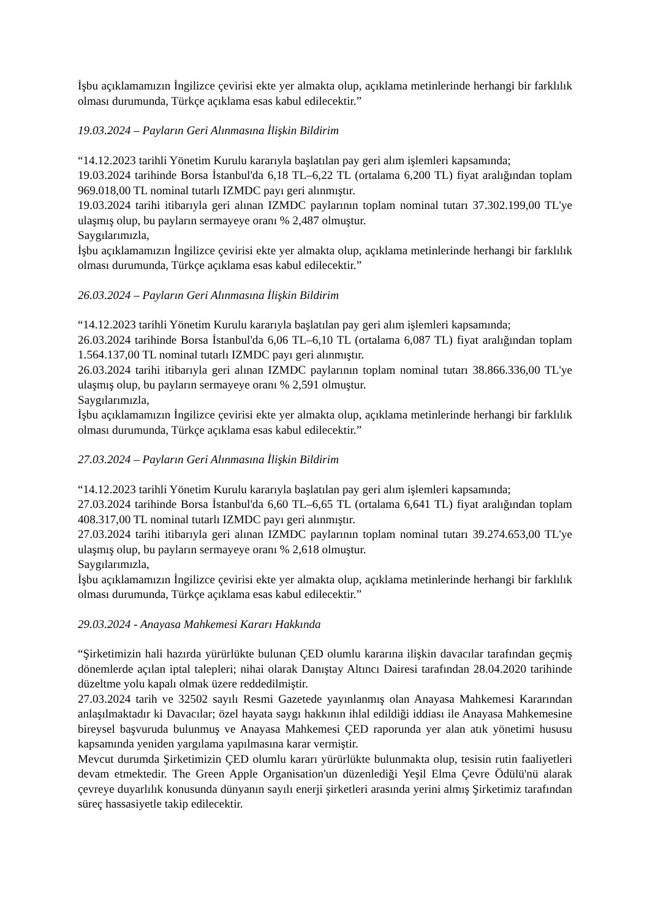İşbu açıklamamızın İngilizce çevirisi ekte yer almakta olup, açıklama metinlerinde herhangi bir farklılık olması durumunda, Türkçe açıklama esas kabul edilecektir.”
19.03.2024 – Payların Geri Alınmasına İlişkin Bildirim
“14.12.2023 tarihli Yönetim Kurulu kararıyla başlatılan pay geri alım işlemleri kapsamında;
19.03.2024 tarihinde Borsa İstanbul'da 6,18 TL–6,22 TL (ortalama 6,200 TL) fiyat aralığından toplam 969.018,00 TL nominal tutarlı IZMDC payı geri alınmıştır.
19.03.2024 tarihi itibarıyla geri alınan IZMDC paylarının toplam nominal tutarı 37.302.199,00 TL'ye ulaşmış olup, bu payların sermayeye oranı % 2,487 olmuştur.
Saygılarımızla,
İşbu açıklamamızın İngilizce çevirisi ekte yer almakta olup, açıklama metinlerinde herhangi bir farklılık olması durumunda, Türkçe açıklama esas kabul edilecektir.”
26.03.2024 – Payların Geri Alınmasına İlişkin Bildirim
“14.12.2023 tarihli Yönetim Kurulu kararıyla başlatılan pay geri alım işlemleri kapsamında;
26.03.2024 tarihinde Borsa İstanbul'da 6,06 TL–6,10 TL (ortalama 6,087 TL) fiyat aralığından toplam 1.564.137,00 TL nominal tutarlı IZMDC payı geri alınmıştır.
26.03.2024 tarihi itibarıyla geri alınan IZMDC paylarının toplam nominal tutarı 38.866.336,00 TL'ye ulaşmış olup, bu payların sermayeye oranı % 2,591 olmuştur.
Saygılarımızla,
İşbu açıklamamızın İngilizce çevirisi ekte yer almakta olup, açıklama metinlerinde herhangi bir farklılık olması durumunda, Türkçe açıklama esas kabul edilecektir.”
27.03.2024 – Payların Geri Alınmasına İlişkin Bildirim
“14.12.2023 tarihli Yönetim Kurulu kararıyla başlatılan pay geri alım işlemleri kapsamında;
27.03.2024 tarihinde Borsa İstanbul'da 6,60 TL–6,65 TL (ortalama 6,641 TL) fiyat aralığından toplam 408.317,00 TL nominal tutarlı IZMDC payı geri alınmıştır.
27.03.2024 tarihi itibarıyla geri alınan IZMDC paylarının toplam nominal tutarı 39.274.653,00 TL'ye ulaşmış olup, bu payların sermayeye oranı % 2,618 olmuştur.
Saygılarımızla,
İşbu açıklamamızın İngilizce çevirisi ekte yer almakta olup, açıklama metinlerinde herhangi bir farklılık olması durumunda, Türkçe açıklama esas kabul edilecektir.”
29.03.2024 - Anayasa Mahkemesi Kararı Hakkında
“Şirketimizin hali hazırda yürürlükte bulunan ÇED olumlu kararına ilişkin davacılar tarafından geçmiş dönemlerde açılan iptal talepleri; nihai olarak Danıştay Altıncı Dairesi tarafından 28.04.2020 tarihinde düzeltme yolu kapalı olmak üzere reddedilmiştir.
27.03.2024 tarih ve 32502 sayılı Resmi Gazetede yayınlanmış olan Anayasa Mahkemesi Kararından anlaşılmaktadır ki Davacılar; özel hayata saygı hakkının ihlal edildiği iddiası ile Anayasa Mahkemesine bireysel başvuruda bulunmuş ve Anayasa Mahkemesi ÇED raporunda yer alan atık yönetimi hususu kapsamında yeniden yargılama yapılmasına karar vermiştir.
Mevcut durumda Şirketimizin ÇED olumlu kararı yürürlükte bulunmakta olup, tesisin rutin faaliyetleri devam etmektedir. The Green Apple Organisation'un düzenlediği Yeşil Elma Çevre Ödülü'nü alarak çevreye duyarlılık konusunda dünyanın sayılı enerji şirketleri arasında yerini almış Şirketimiz tarafından süreç hassasiyetle takip edilecektir.